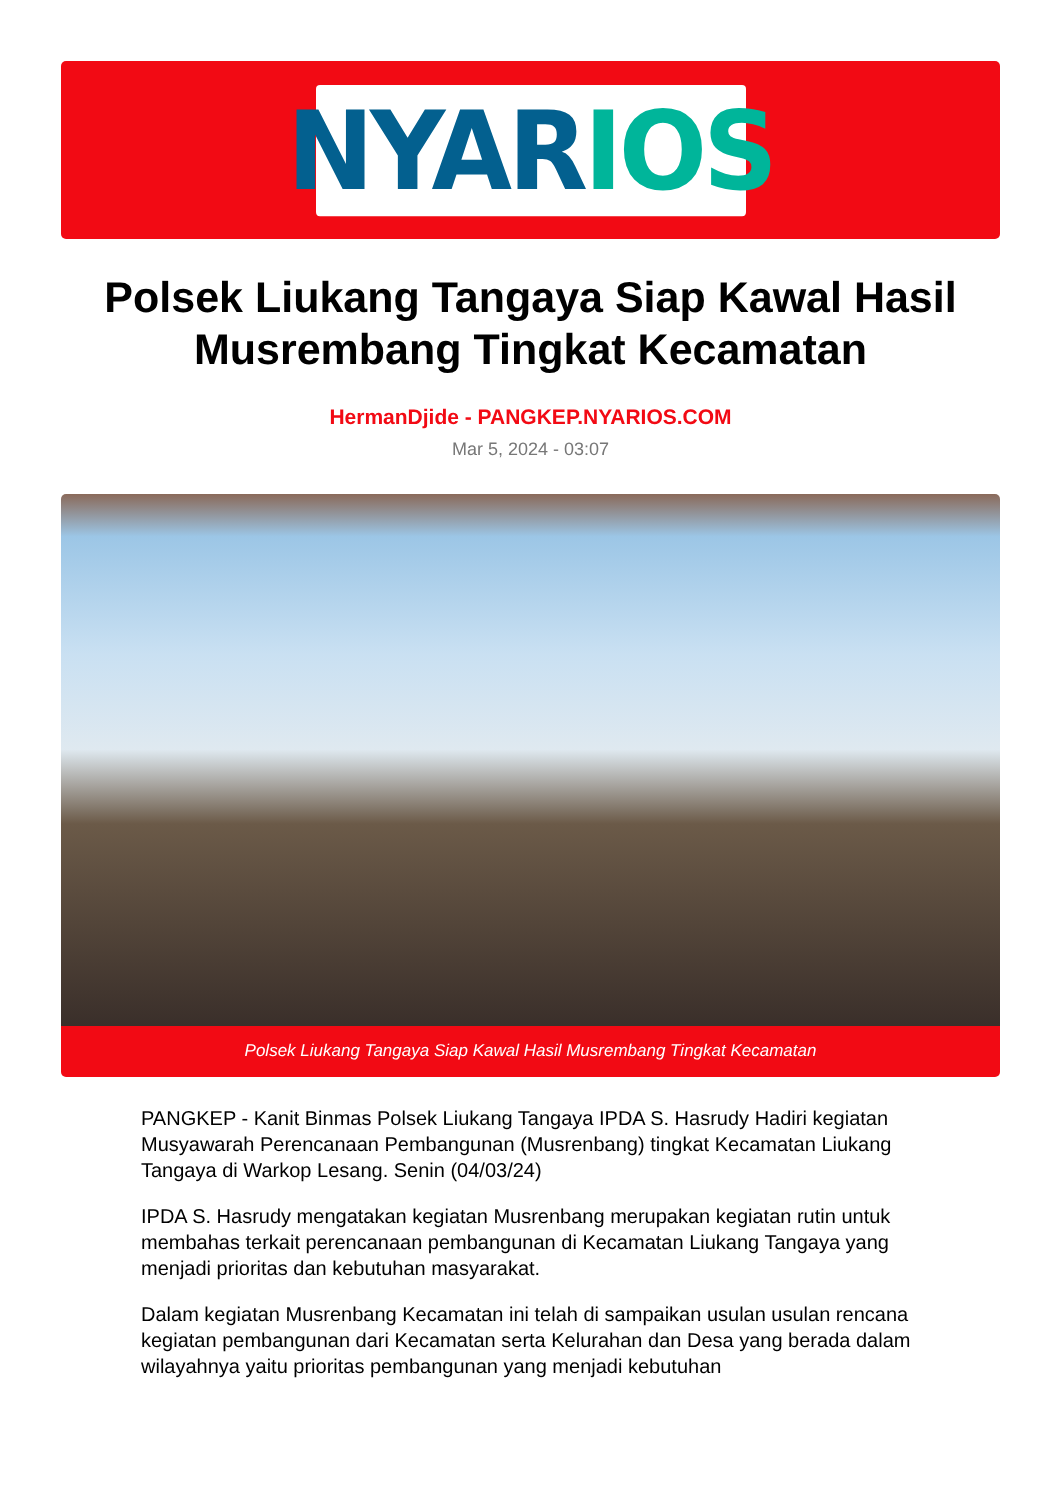NYAR IOS
Polsek Liukang Tangaya Siap Kawal Hasil Musrembang Tingkat Kecamatan
HermanDjide - PANGKEP.NYARIOS.COM
Mar 5, 2024 - 03:07
Polsek Liukang Tangaya Siap Kawal Hasil Musrembang Tingkat Kecamatan
PANGKEP - Kanit Binmas Polsek Liukang Tangaya IPDA S. Hasrudy Hadiri kegiatan Musyawarah Perencanaan Pembangunan (Musrenbang) tingkat Kecamatan Liukang Tangaya di Warkop Lesang. Senin (04/03/24)
IPDA S. Hasrudy mengatakan kegiatan Musrenbang merupakan kegiatan rutin untuk membahas terkait perencanaan pembangunan di Kecamatan Liukang Tangaya yang menjadi prioritas dan kebutuhan masyarakat.
Dalam kegiatan Musrenbang Kecamatan ini telah di sampaikan usulan usulan rencana kegiatan pembangunan dari Kecamatan serta Kelurahan dan Desa yang berada dalam wilayahnya yaitu prioritas pembangunan yang menjadi kebutuhan